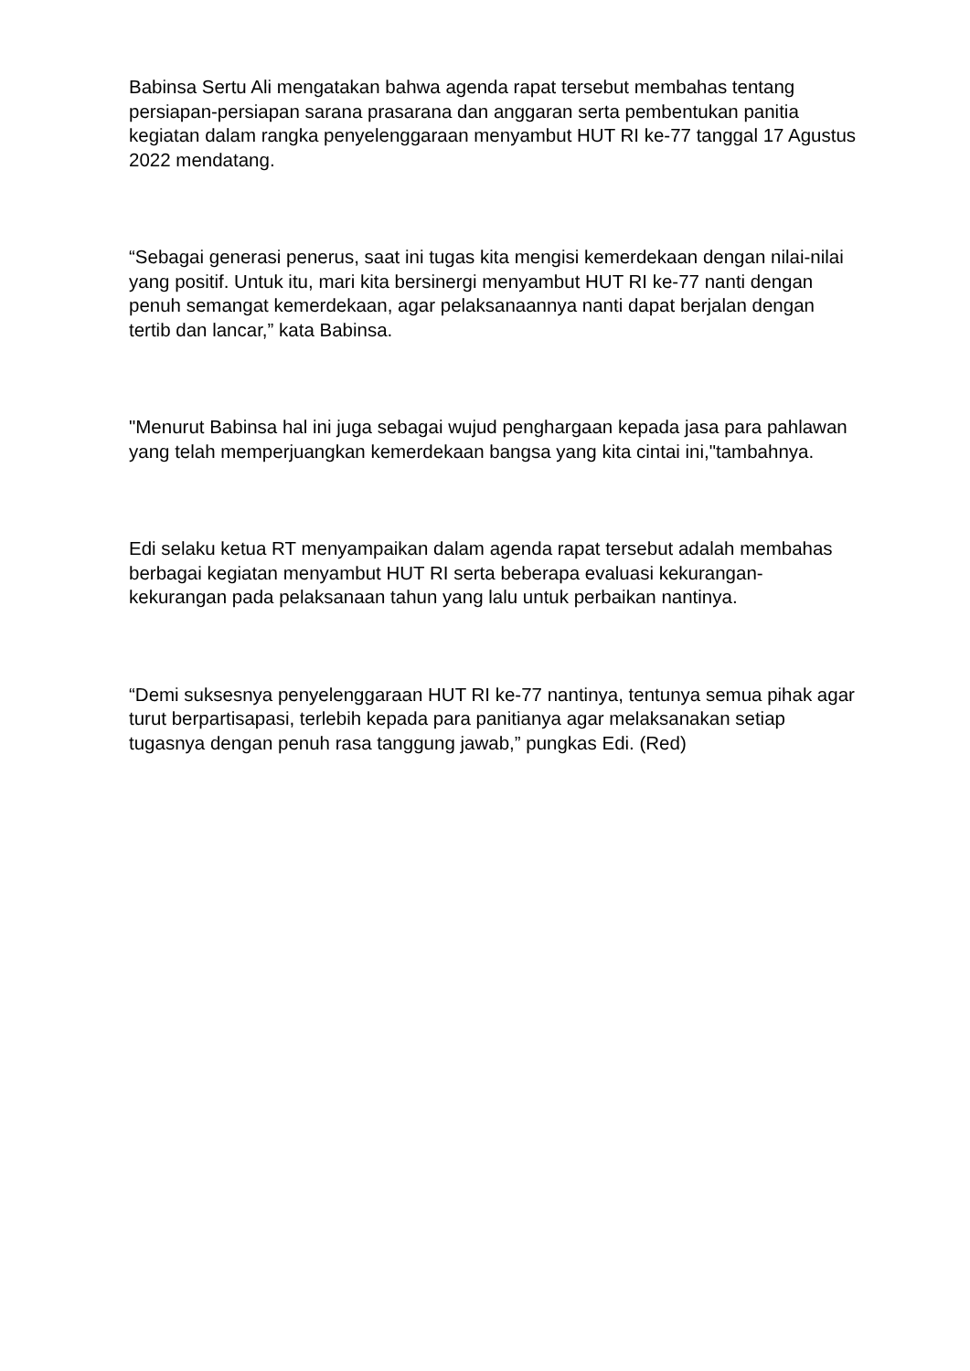Babinsa Sertu Ali mengatakan bahwa agenda rapat tersebut membahas tentang persiapan-persiapan sarana prasarana dan anggaran serta pembentukan panitia kegiatan dalam rangka penyelenggaraan menyambut HUT RI ke-77 tanggal 17 Agustus 2022 mendatang.
“Sebagai generasi penerus, saat ini tugas kita mengisi kemerdekaan dengan nilai-nilai yang positif. Untuk itu, mari kita bersinergi menyambut HUT RI ke-77 nanti dengan penuh semangat kemerdekaan, agar pelaksanaannya nanti dapat berjalan dengan tertib dan lancar,” kata Babinsa.
"Menurut Babinsa hal ini juga sebagai wujud penghargaan kepada jasa para pahlawan yang telah memperjuangkan kemerdekaan bangsa yang kita cintai ini,"tambahnya.
Edi selaku ketua RT menyampaikan dalam agenda rapat tersebut adalah membahas berbagai kegiatan menyambut HUT RI serta beberapa evaluasi kekurangan-kekurangan pada pelaksanaan tahun yang lalu untuk perbaikan nantinya.
“Demi suksesnya penyelenggaraan HUT RI ke-77 nantinya, tentunya semua pihak agar turut berpartisapasi, terlebih kepada para panitianya agar melaksanakan setiap tugasnya dengan penuh rasa tanggung jawab,” pungkas Edi. (Red)